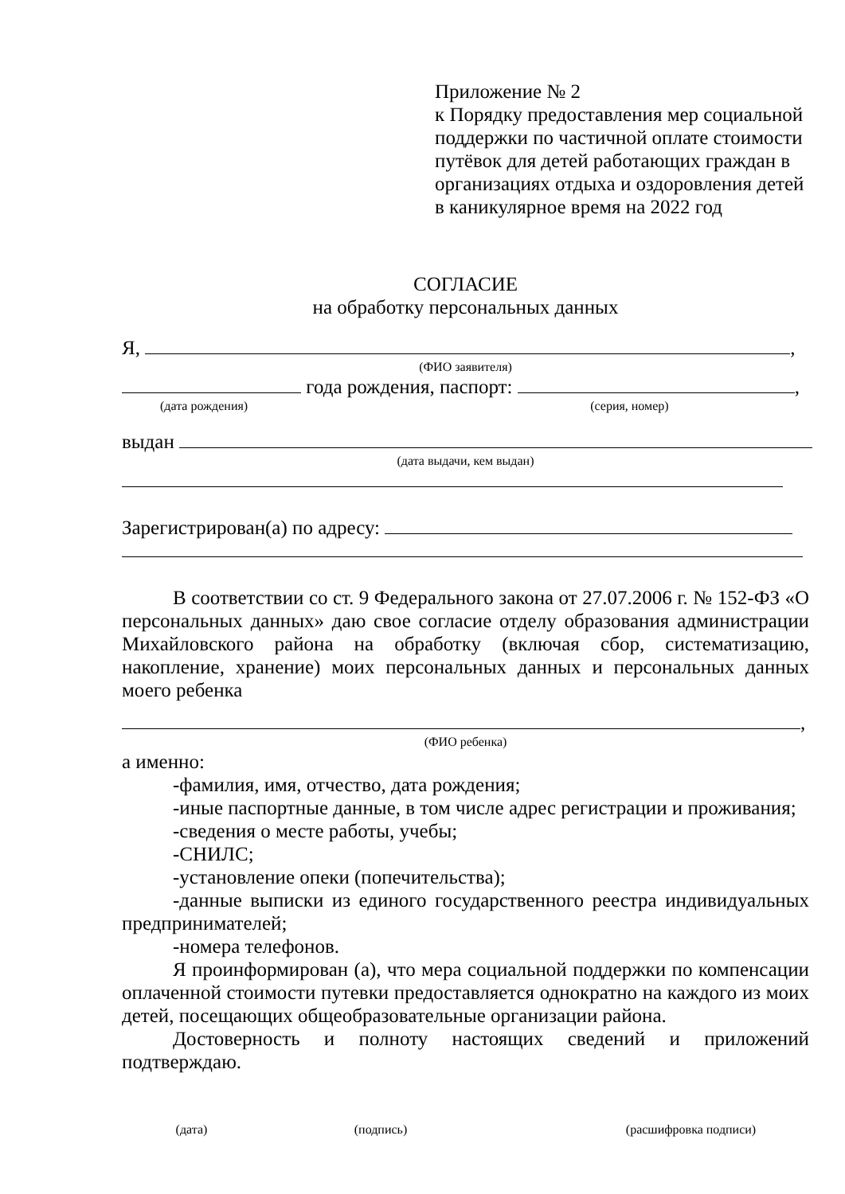Приложение № 2
к Порядку предоставления мер социальной поддержки по частичной оплате стоимости путёвок для детей работающих граждан в организациях отдыха и оздоровления детей в каникулярное время на 2022 год
СОГЛАСИЕ
на обработку персональных данных
Я, ,
(ФИО заявителя)
года рождения, паспорт: ,
(дата рождения) (серия, номер)
выдан
(дата выдачи, кем выдан)
Зарегистрирован(а) по адресу:
В соответствии со ст. 9 Федерального закона от 27.07.2006 г. № 152-ФЗ «О персональных данных» даю свое согласие отделу образования администрации Михайловского района на обработку (включая сбор, систематизацию, накопление, хранение) моих персональных данных и персональных данных моего ребенка
,
(ФИО ребенка)
а именно:
-фамилия, имя, отчество, дата рождения;
-иные паспортные данные, в том числе адрес регистрации и проживания;
-сведения о месте работы, учебы;
-СНИЛС;
-установление опеки (попечительства);
-данные выписки из единого государственного реестра индивидуальных предпринимателей;
-номера телефонов.
Я проинформирован (а), что мера социальной поддержки по компенсации оплаченной стоимости путевки предоставляется однократно на каждого из моих детей, посещающих общеобразовательные организации района.
Достоверность и полноту настоящих сведений и приложений подтверждаю.
(дата) (подпись) (расшифровка подписи)